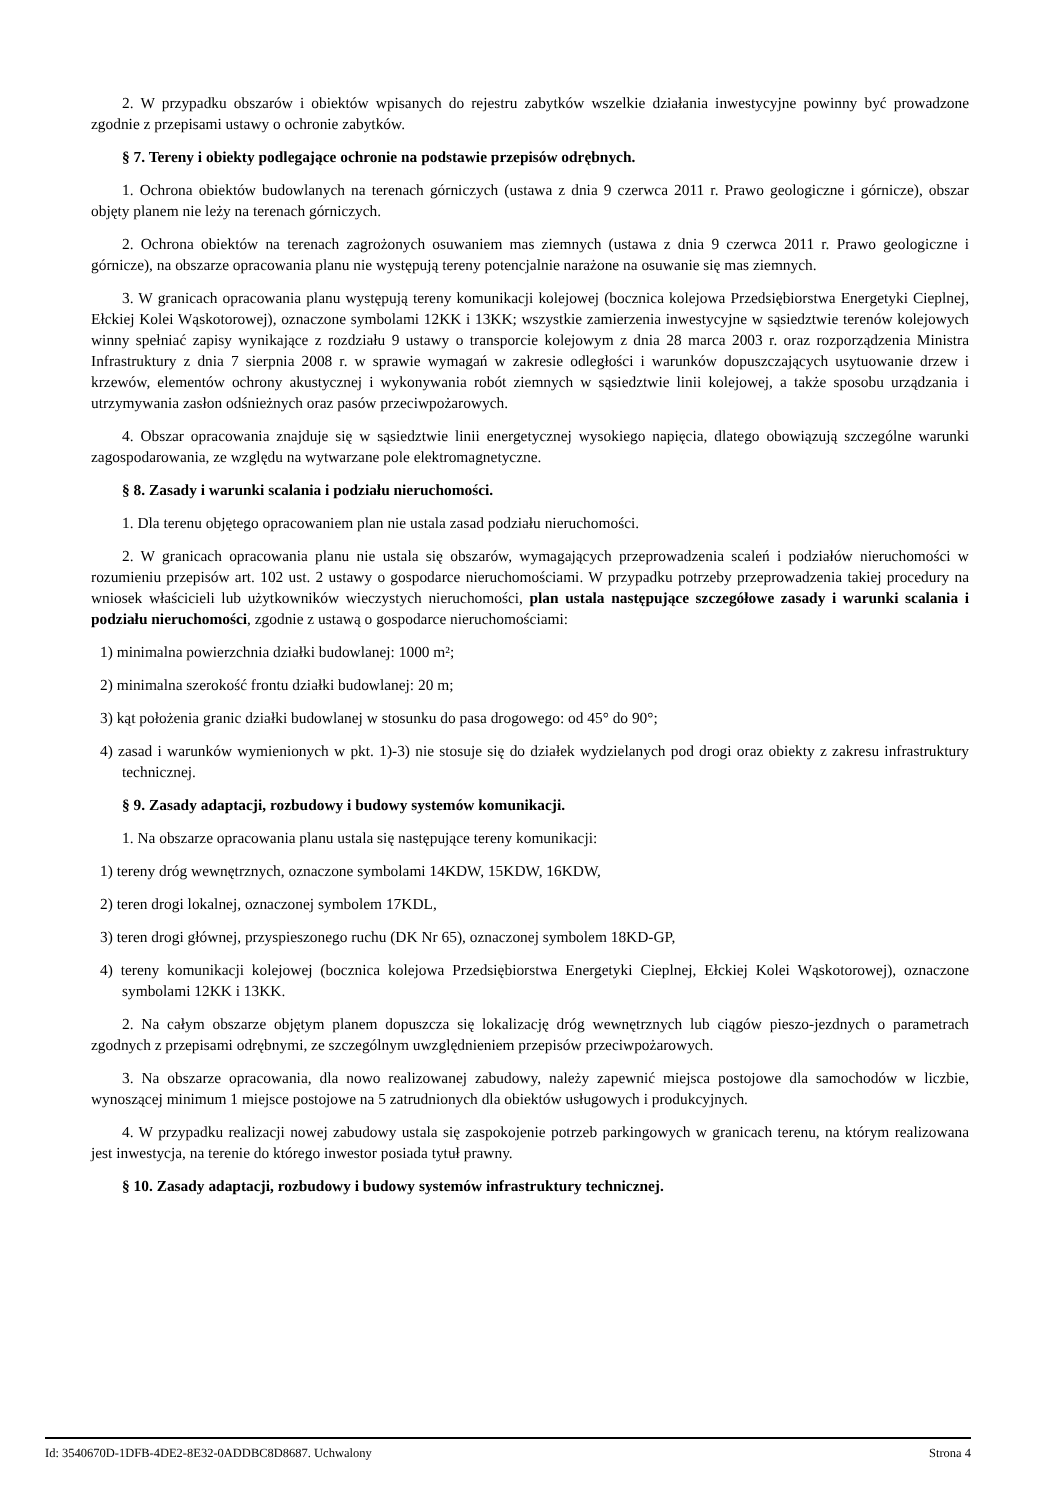2. W przypadku obszarów i obiektów wpisanych do rejestru zabytków wszelkie działania inwestycyjne powinny być prowadzone zgodnie z przepisami ustawy o ochronie zabytków.
§ 7. Tereny i obiekty podlegające ochronie na podstawie przepisów odrębnych.
1. Ochrona obiektów budowlanych na terenach górniczych (ustawa z dnia 9 czerwca 2011 r. Prawo geologiczne i górnicze), obszar objęty planem nie leży na terenach górniczych.
2. Ochrona obiektów na terenach zagrożonych osuwaniem mas ziemnych (ustawa z dnia 9 czerwca 2011 r. Prawo geologiczne i górnicze), na obszarze opracowania planu nie występują tereny potencjalnie narażone na osuwanie się mas ziemnych.
3. W granicach opracowania planu występują tereny komunikacji kolejowej (bocznica kolejowa Przedsiębiorstwa Energetyki Cieplnej, Ełckiej Kolei Wąskotorowej), oznaczone symbolami 12KK i 13KK; wszystkie zamierzenia inwestycyjne w sąsiedztwie terenów kolejowych winny spełniać zapisy wynikające z rozdziału 9 ustawy o transporcie kolejowym z dnia 28 marca 2003 r. oraz rozporządzenia Ministra Infrastruktury z dnia 7 sierpnia 2008 r. w sprawie wymagań w zakresie odległości i warunków dopuszczających usytuowanie drzew i krzewów, elementów ochrony akustycznej i wykonywania robót ziemnych w sąsiedztwie linii kolejowej, a także sposobu urządzania i utrzymywania zasłon odśnieżnych oraz pasów przeciwpożarowych.
4. Obszar opracowania znajduje się w sąsiedztwie linii energetycznej wysokiego napięcia, dlatego obowiązują szczególne warunki zagospodarowania, ze względu na wytwarzane pole elektromagnetyczne.
§ 8. Zasady i warunki scalania i podziału nieruchomości.
1. Dla terenu objętego opracowaniem plan nie ustala zasad podziału nieruchomości.
2. W granicach opracowania planu nie ustala się obszarów, wymagających przeprowadzenia scaleń i podziałów nieruchomości w rozumieniu przepisów art. 102 ust. 2 ustawy o gospodarce nieruchomościami. W przypadku potrzeby przeprowadzenia takiej procedury na wniosek właścicieli lub użytkowników wieczystych nieruchomości, plan ustala następujące szczegółowe zasady i warunki scalania i podziału nieruchomości, zgodnie z ustawą o gospodarce nieruchomościami:
1) minimalna powierzchnia działki budowlanej: 1000 m²;
2) minimalna szerokość frontu działki budowlanej: 20 m;
3) kąt położenia granic działki budowlanej w stosunku do pasa drogowego: od 45° do 90°;
4) zasad i warunków wymienionych w pkt. 1)-3) nie stosuje się do działek wydzielanych pod drogi oraz obiekty z zakresu infrastruktury technicznej.
§ 9. Zasady adaptacji, rozbudowy i budowy systemów komunikacji.
1. Na obszarze opracowania planu ustala się następujące tereny komunikacji:
1) tereny dróg wewnętrznych, oznaczone symbolami 14KDW, 15KDW, 16KDW,
2) teren drogi lokalnej, oznaczonej symbolem 17KDL,
3) teren drogi głównej, przyspieszonego ruchu (DK Nr 65), oznaczonej symbolem 18KD-GP,
4) tereny komunikacji kolejowej (bocznica kolejowa Przedsiębiorstwa Energetyki Cieplnej, Ełckiej Kolei Wąskotorowej), oznaczone symbolami 12KK i 13KK.
2. Na całym obszarze objętym planem dopuszcza się lokalizację dróg wewnętrznych lub ciągów pieszo-jezdnych o parametrach zgodnych z przepisami odrębnymi, ze szczególnym uwzględnieniem przepisów przeciwpożarowych.
3. Na obszarze opracowania, dla nowo realizowanej zabudowy, należy zapewnić miejsca postojowe dla samochodów w liczbie, wynoszącej minimum 1 miejsce postojowe na 5 zatrudnionych dla obiektów usługowych i produkcyjnych.
4. W przypadku realizacji nowej zabudowy ustala się zaspokojenie potrzeb parkingowych w granicach terenu, na którym realizowana jest inwestycja, na terenie do którego inwestor posiada tytuł prawny.
§ 10. Zasady adaptacji, rozbudowy i budowy systemów infrastruktury technicznej.
Id: 3540670D-1DFB-4DE2-8E32-0ADDBC8D8687. Uchwalony Strona 4